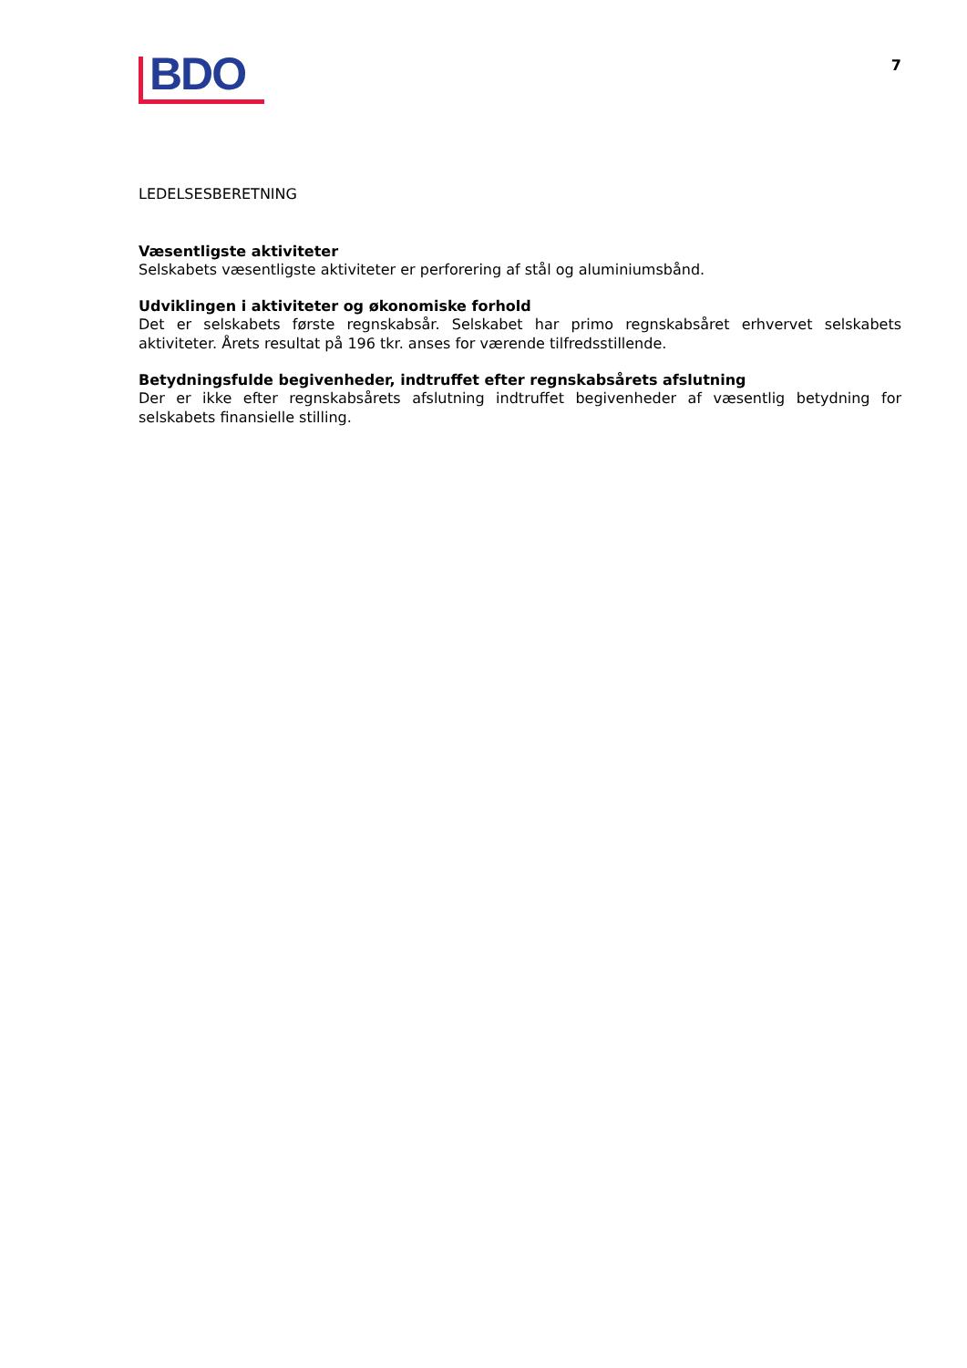BDO
7
LEDELSESBERETNING
Væsentligste aktiviteter
Selskabets væsentligste aktiviteter er perforering af stål og aluminiumsbånd.
Udviklingen i aktiviteter og økonomiske forhold
Det er selskabets første regnskabsår. Selskabet har primo regnskabsåret erhvervet selskabets aktiviteter. Årets resultat på 196 tkr. anses for værende tilfredsstillende.
Betydningsfulde begivenheder, indtruffet efter regnskabsårets afslutning
Der er ikke efter regnskabsårets afslutning indtruffet begivenheder af væsentlig betydning for selskabets finansielle stilling.